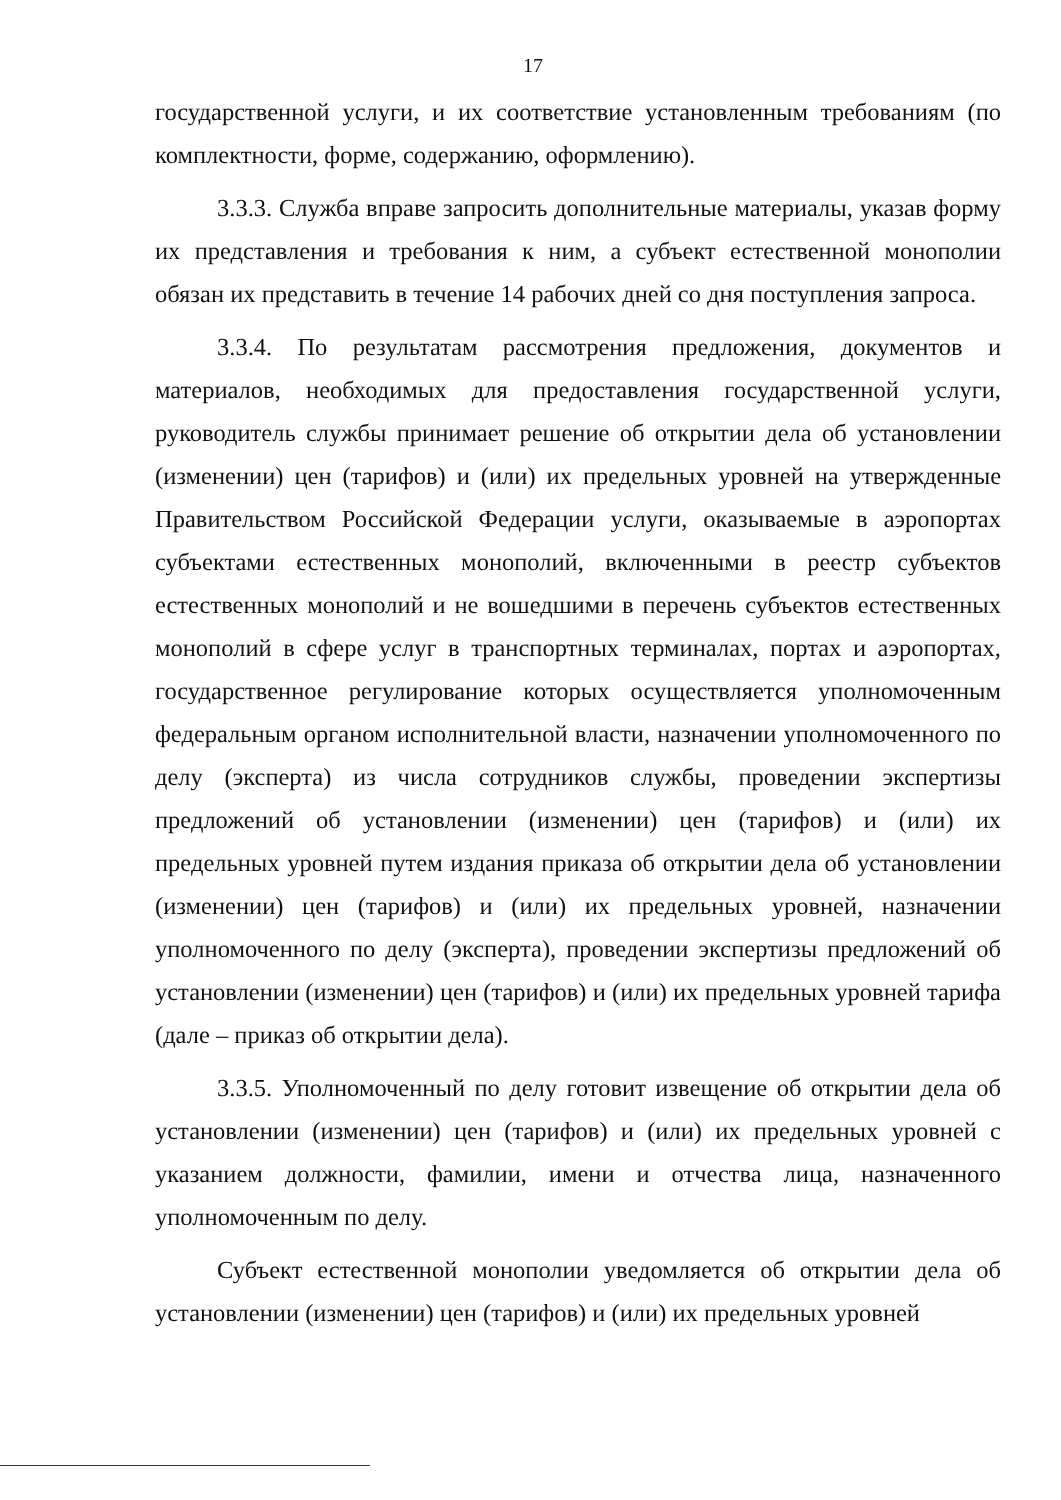17
государственной услуги, и их соответствие установленным требованиям (по комплектности, форме, содержанию, оформлению).
3.3.3. Служба вправе запросить дополнительные материалы, указав форму их представления и требования к ним, а субъект естественной монополии обязан их представить в течение 14 рабочих дней со дня поступления запроса.
3.3.4. По результатам рассмотрения предложения, документов и материалов, необходимых для предоставления государственной услуги, руководитель службы принимает решение об открытии дела об установлении (изменении) цен (тарифов) и (или) их предельных уровней на утвержденные Правительством Российской Федерации услуги, оказываемые в аэропортах субъектами естественных монополий, включенными в реестр субъектов естественных монополий и не вошедшими в перечень субъектов естественных монополий в сфере услуг в транспортных терминалах, портах и аэропортах, государственное регулирование которых осуществляется уполномоченным федеральным органом исполнительной власти, назначении уполномоченного по делу (эксперта) из числа сотрудников службы, проведении экспертизы предложений об установлении (изменении) цен (тарифов) и (или) их предельных уровней путем издания приказа об открытии дела об установлении (изменении) цен (тарифов) и (или) их предельных уровней, назначении уполномоченного по делу (эксперта), проведении экспертизы предложений об установлении (изменении) цен (тарифов) и (или) их предельных уровней тарифа (дале – приказ об открытии дела).
3.3.5. Уполномоченный по делу готовит извещение об открытии дела об установлении (изменении) цен (тарифов) и (или) их предельных уровней с указанием должности, фамилии, имени и отчества лица, назначенного уполномоченным по делу.
Субъект естественной монополии уведомляется об открытии дела об установлении (изменении) цен (тарифов) и (или) их предельных уровней